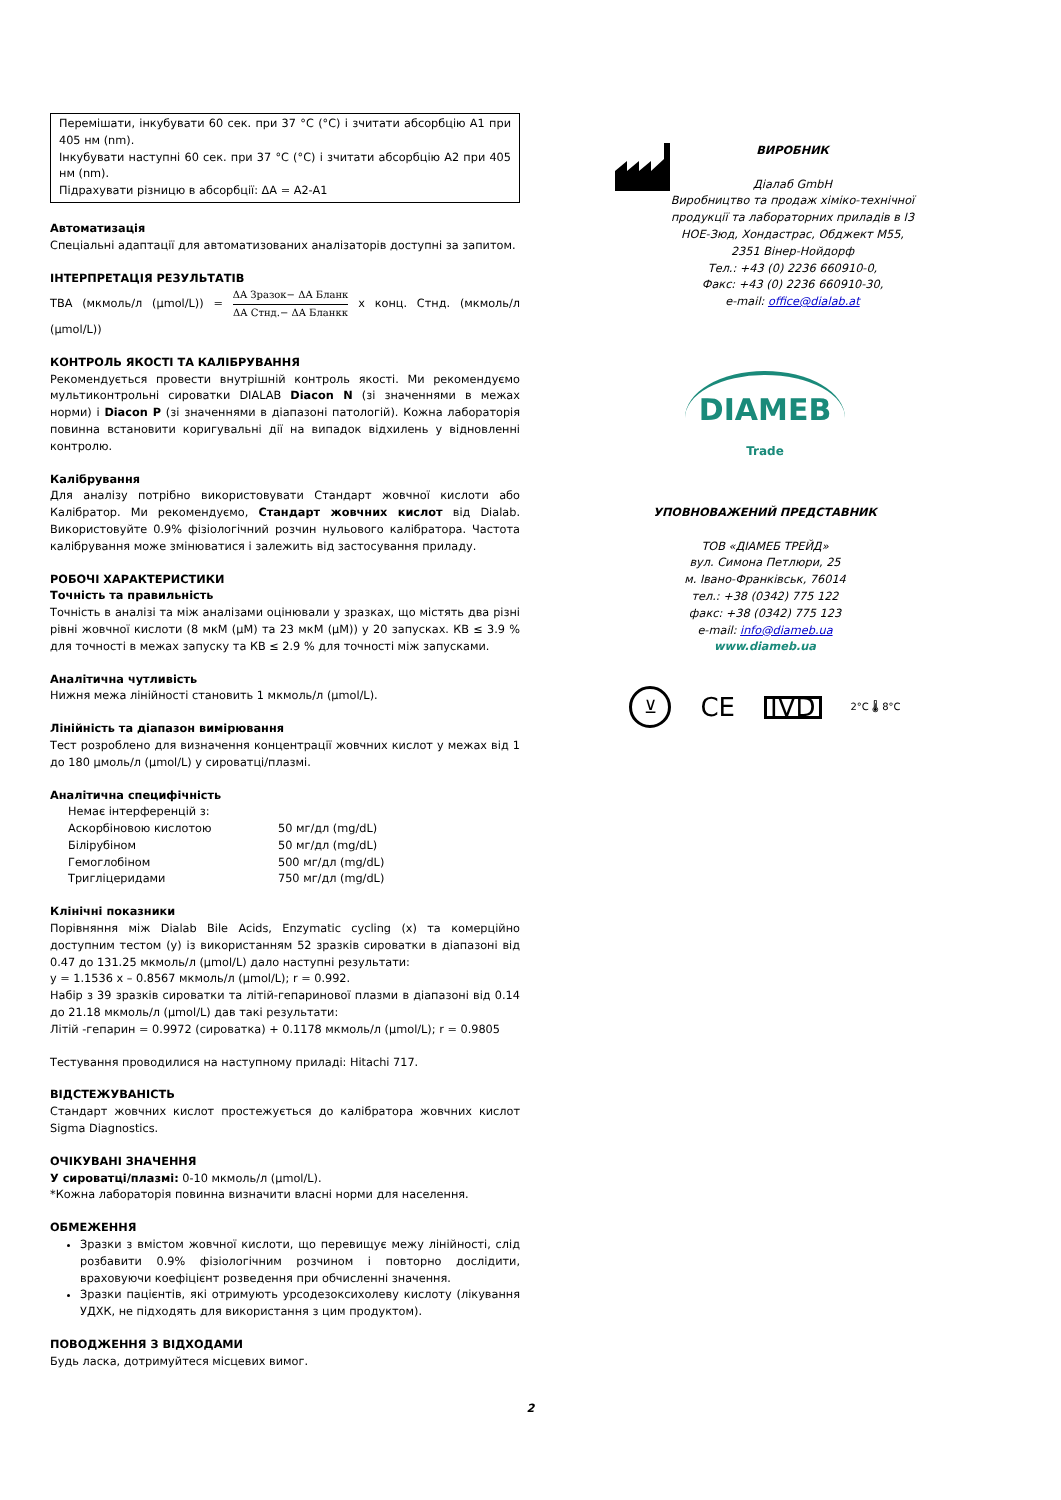Перемішати, інкубувати 60 сек. при 37 °C (°C) і зчитати абсорбцію A1 при 405 нм (nm).
Інкубувати наступні 60 сек. при 37 °C (°C) і зчитати абсорбцію A2 при 405 нм (nm).
Підрахувати різницю в абсорбції: ΔA = A2-A1
Автоматизація
Спеціальні адаптації для автоматизованих аналізаторів доступні за запитом.
ІНТЕРПРЕТАЦІЯ РЕЗУЛЬТАТІВ
TBA (мкмоль/л (µmol/L)) = ΔA Зразок− ΔA Бланк ΔA Стнд.− ΔA Бланкк x конц. Стнд. (мкмоль/л (µmol/L))
КОНТРОЛЬ ЯКОСТІ ТА КАЛІБРУВАННЯ
Рекомендується провести внутрішній контроль якості. Ми рекомендуємо мультиконтрольні сироватки DIALAB Diacon N (зі значеннями в межах норми) і Diacon P (зі значеннями в діапазоні патологій). Кожна лабораторія повинна встановити коригувальні дії на випадок відхилень у відновленні контролю.
Калібрування
Для аналізу потрібно використовувати Стандарт жовчної кислоти або Калібратор. Ми рекомендуємо, Стандарт жовчних кислот від Dialab. Використовуйте 0.9% фізіологічний розчин нульового калібратора. Частота калібрування може змінюватися і залежить від застосування приладу.
РОБОЧІ ХАРАКТЕРИСТИКИ
Точність та правильність
Точність в аналізі та між аналізами оцінювали у зразках, що містять два різні рівні жовчної кислоти (8 мкМ (µM) та 23 мкМ (µM)) у 20 запусках. КВ ≤ 3.9 % для точності в межах запуску та КВ ≤ 2.9 % для точності між запусками.
Аналітична чутливість
Нижня межа лінійності становить 1 мкмоль/л (µmol/L).
Лінійність та діапазон вимірювання
Тест розроблено для визначення концентрації жовчних кислот у межах від 1 до 180 µмоль/л (µmol/L) у сироватці/плазмі.
Аналітична специфічність
| Немає інтерференцій з: | |
| Аскорбіновою кислотою | 50 мг/дл (mg/dL) |
| Білірубіном | 50 мг/дл (mg/dL) |
| Гемоглобіном | 500 мг/дл (mg/dL) |
| Тригліцеридами | 750 мг/дл (mg/dL) |
Клінічні показники
Порівняння між Dialab Bile Acids, Enzymatic cycling (x) та комерційно доступним тестом (y) із використанням 52 зразків сироватки в діапазоні від 0.47 до 131.25 мкмоль/л (µmol/L) дало наступні результати:
y = 1.1536 x – 0.8567 мкмоль/л (µmol/L); r = 0.992.
Набір з 39 зразків сироватки та літій-гепаринової плазми в діапазоні від 0.14 до 21.18 мкмоль/л (µmol/L) дав такі результати:
Літій -гепарин = 0.9972 (сироватка) + 0.1178 мкмоль/л (µmol/L); r = 0.9805
Тестування проводилися на наступному приладі: Hitachi 717.
ВІДСТЕЖУВАНІСТЬ
Стандарт жовчних кислот простежується до калібратора жовчних кислот Sigma Diagnostics.
ОЧІКУВАНІ ЗНАЧЕННЯ
У сироватці/плазмі: 0-10 мкмоль/л (µmol/L).
*Кожна лабораторія повинна визначити власні норми для населення.
ОБМЕЖЕННЯ
Зразки з вмістом жовчної кислоти, що перевищує межу лінійності, слід розбавити 0.9% фізіологічним розчином і повторно дослідити, враховуючи коефіцієнт розведення при обчисленні значення.
Зразки пацієнтів, які отримують урсодезоксихолеву кислоту (лікування УДХК, не підходять для використання з цим продуктом).
ПОВОДЖЕННЯ З ВІДХОДАМИ
Будь ласка, дотримуйтеся місцевих вимог.
ВИРОБНИК
Діалаб GmbH
Виробництво та продаж хіміко-технічної продукції та лабораторних приладів в І3 НОЕ-Зюд, Хондастрас, Обджект М55, 2351 Вінер-Нойдорф
Тел.: +43 (0) 2236 660910-0,
Факс: +43 (0) 2236 660910-30,
e-mail: office@dialab.at
DIAMEB
Trade
УПОВНОВАЖЕНИЙ ПРЕДСТАВНИК
ТОВ «ДІАМЕБ ТРЕЙД»
вул. Симона Петлюри, 25
м. Івано-Франківськ, 76014
тел.: +38 (0342) 775 122
факс: +38 (0342) 775 123
e-mail: info@diameb.ua
www.diameb.ua
⊻ CE IVD 2°C 🌡 8°C
2